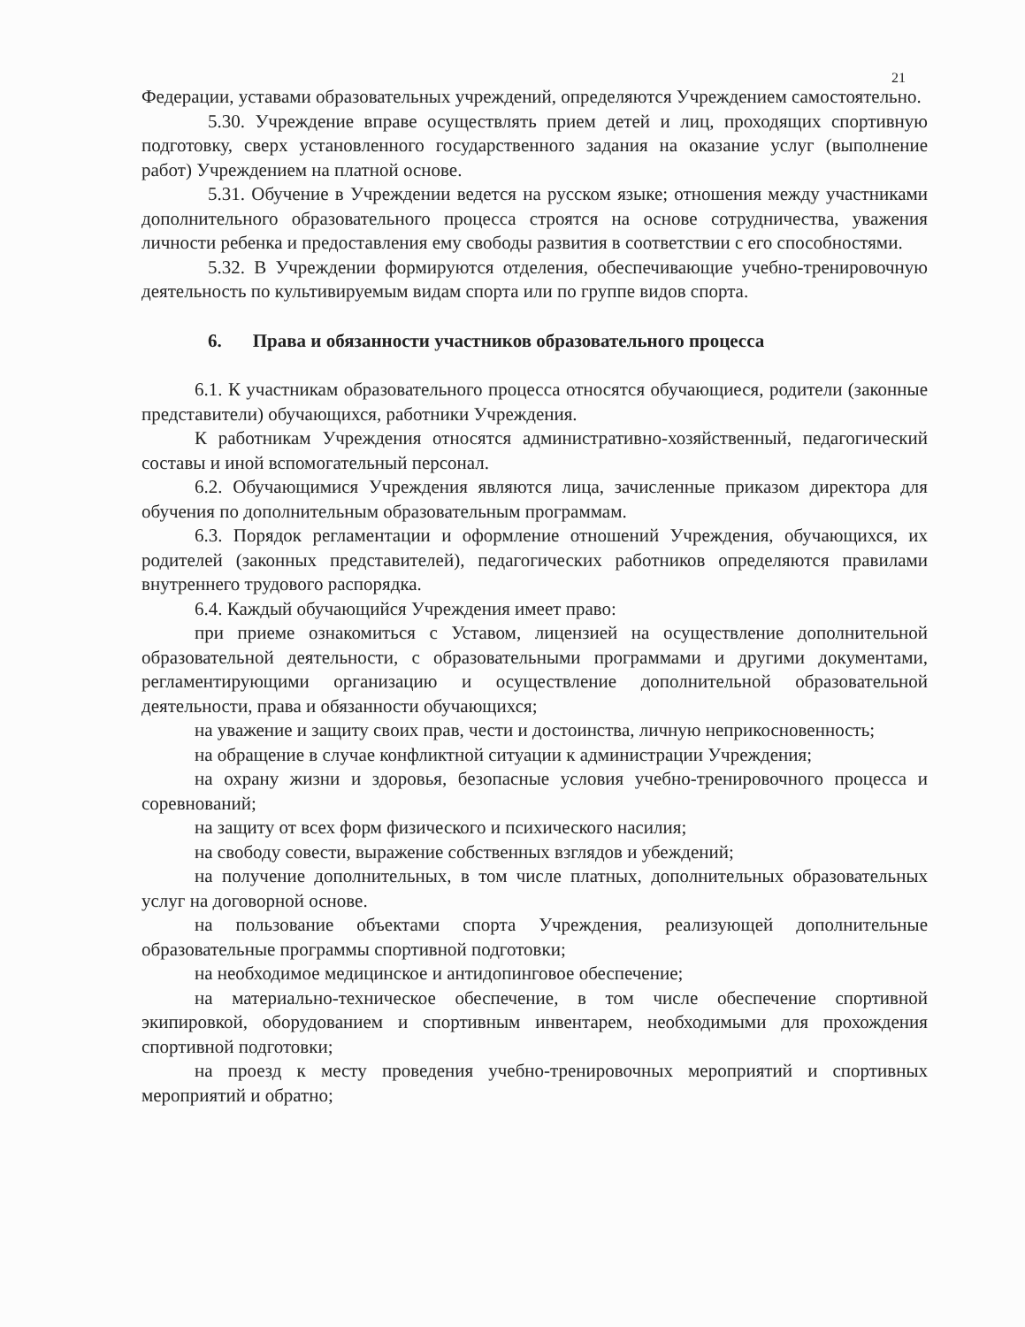21
Федерации, уставами образовательных учреждений, определяются Учреждением самостоятельно.
5.30. Учреждение вправе осуществлять прием детей и лиц, проходящих спортивную подготовку, сверх установленного государственного задания на оказание услуг (выполнение работ) Учреждением на платной основе.
5.31. Обучение в Учреждении ведется на русском языке; отношения между участниками дополнительного образовательного процесса строятся на основе сотрудничества, уважения личности ребенка и предоставления ему свободы развития в соответствии с его способностями.
5.32. В Учреждении формируются отделения, обеспечивающие учебно-тренировочную деятельность по культивируемым видам спорта или по группе видов спорта.
6. Права и обязанности участников образовательного процесса
6.1. К участникам образовательного процесса относятся обучающиеся, родители (законные представители) обучающихся, работники Учреждения.
К работникам Учреждения относятся административно-хозяйственный, педагогический составы и иной вспомогательный персонал.
6.2. Обучающимися Учреждения являются лица, зачисленные приказом директора для обучения по дополнительным образовательным программам.
6.3. Порядок регламентации и оформление отношений Учреждения, обучающихся, их родителей (законных представителей), педагогических работников определяются правилами внутреннего трудового распорядка.
6.4. Каждый обучающийся Учреждения имеет право:
при приеме ознакомиться с Уставом, лицензией на осуществление дополнительной образовательной деятельности, с образовательными программами и другими документами, регламентирующими организацию и осуществление дополнительной образовательной деятельности, права и обязанности обучающихся;
на уважение и защиту своих прав, чести и достоинства, личную неприкосновенность;
на обращение в случае конфликтной ситуации к администрации Учреждения;
на охрану жизни и здоровья, безопасные условия учебно-тренировочного процесса и соревнований;
на защиту от всех форм физического и психического насилия;
на свободу совести, выражение собственных взглядов и убеждений;
на получение дополнительных, в том числе платных, дополнительных образовательных услуг на договорной основе.
на пользование объектами спорта Учреждения, реализующей дополнительные образовательные программы спортивной подготовки;
на необходимое медицинское и антидопинговое обеспечение;
на материально-техническое обеспечение, в том числе обеспечение спортивной экипировкой, оборудованием и спортивным инвентарем, необходимыми для прохождения спортивной подготовки;
на проезд к месту проведения учебно-тренировочных мероприятий и спортивных мероприятий и обратно;